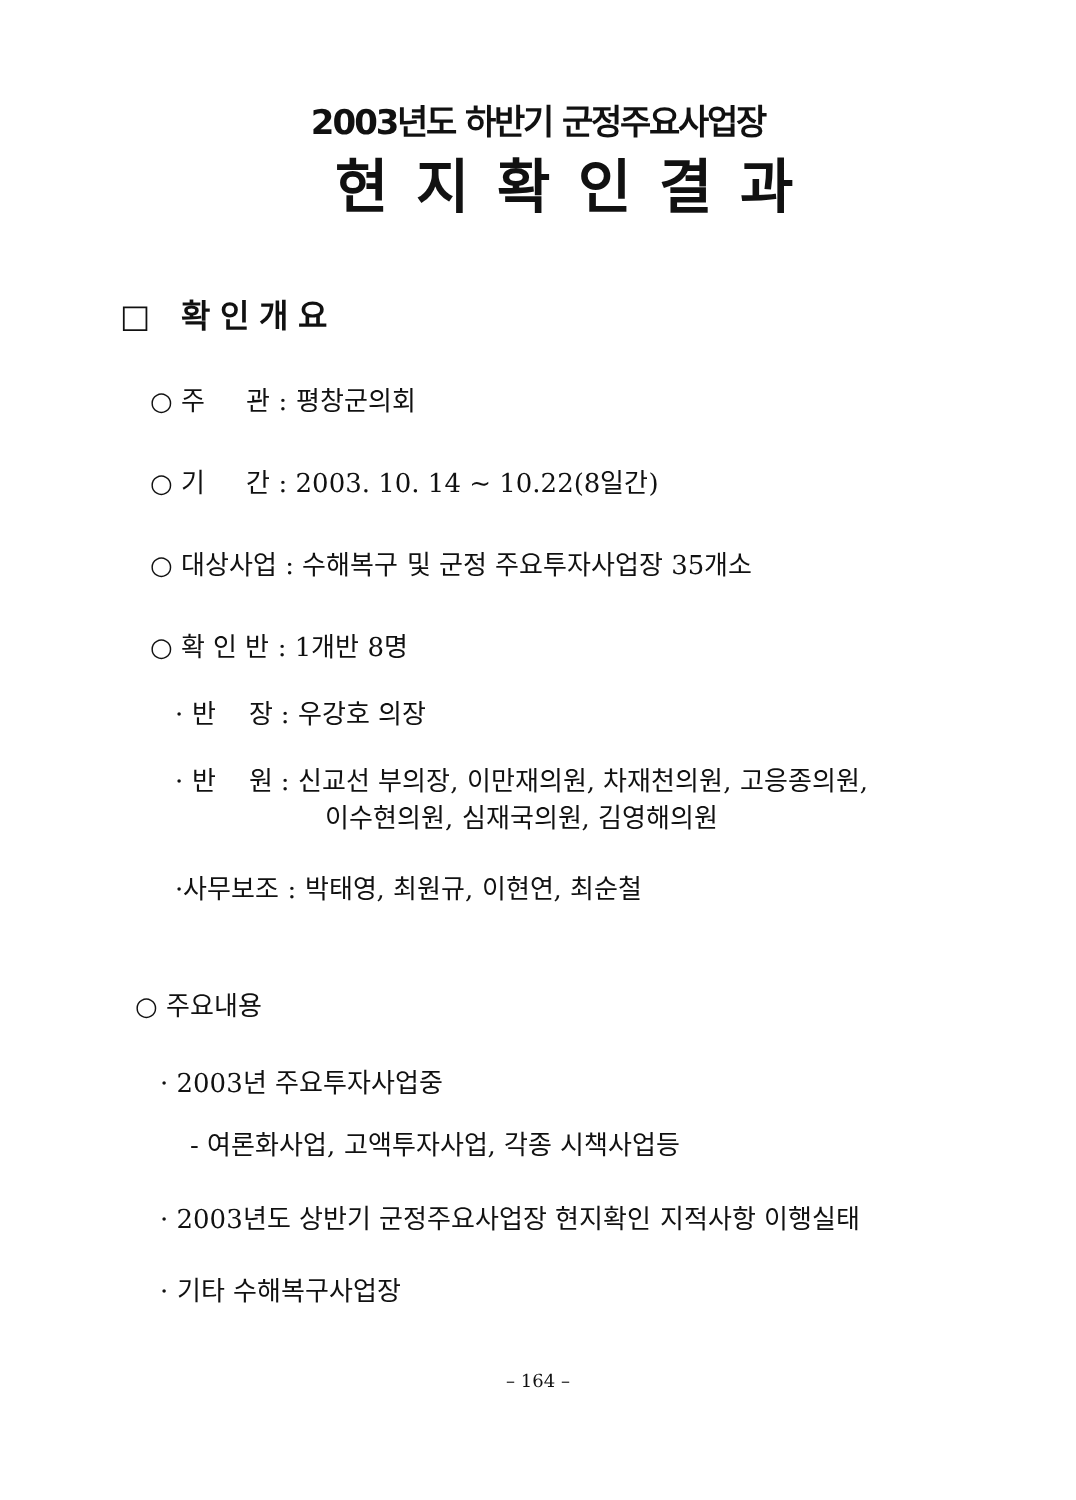2003년도 하반기 군정주요사업장
현지확인결과
□ 확인개요
○ 주 관 : 평창군의회
○ 기 간 : 2003. 10. 14 ~ 10.22(8일간)
○ 대상사업 : 수해복구 및 군정 주요투자사업장 35개소
○ 확 인 반 : 1개반 8명
· 반 장 : 우강호 의장
· 반 원 : 신교선 부의장, 이만재의원, 차재천의원, 고응종의원,
이수현의원, 심재국의원, 김영해의원
·사무보조 : 박태영, 최원규, 이현연, 최순철
○ 주요내용
· 2003년 주요투자사업중
- 여론화사업, 고액투자사업, 각종 시책사업등
· 2003년도 상반기 군정주요사업장 현지확인 지적사항 이행실태
· 기타 수해복구사업장
– 164 –